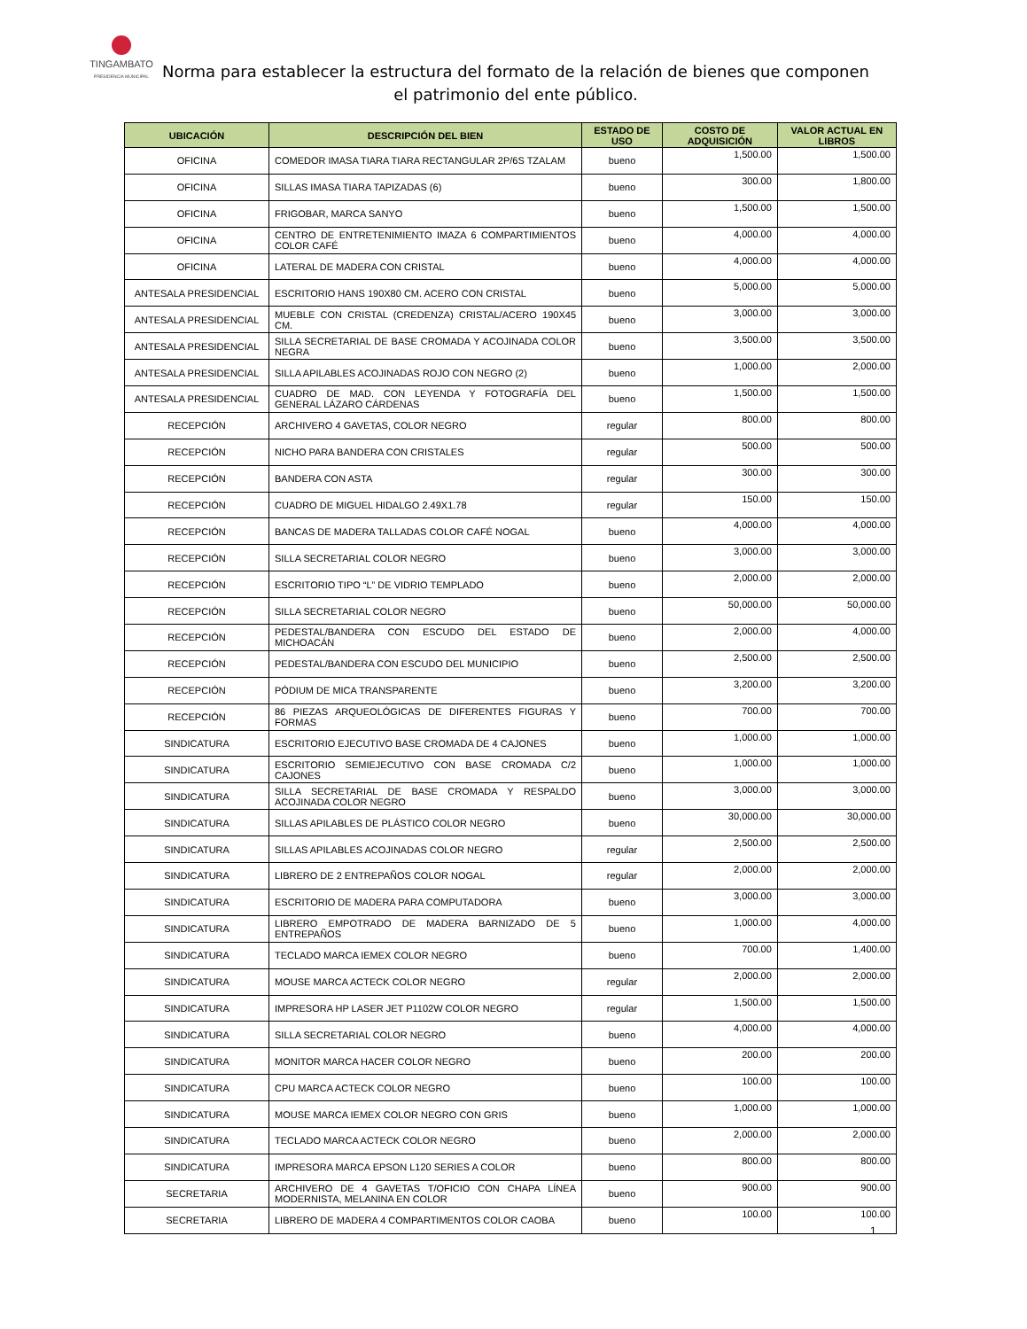TINGAMBATO
PRESIDENCIA MUNICIPAL
Norma para establecer la estructura del formato de la relación de bienes que componen el patrimonio del ente público.
| UBICACIÓN | DESCRIPCIÓN DEL BIEN | ESTADO DE USO | COSTO DE ADQUISICIÓN | VALOR ACTUAL EN LIBROS |
| --- | --- | --- | --- | --- |
| OFICINA | COMEDOR IMASA TIARA TIARA RECTANGULAR 2P/6S TZALAM | bueno | 1,500.00 | 1,500.00 |
| OFICINA | SILLAS IMASA TIARA TAPIZADAS (6) | bueno | 300.00 | 1,800.00 |
| OFICINA | FRIGOBAR, MARCA SANYO | bueno | 1,500.00 | 1,500.00 |
| OFICINA | CENTRO DE ENTRETENIMIENTO IMAZA 6 COMPARTIMIENTOS COLOR CAFÉ | bueno | 4,000.00 | 4,000.00 |
| OFICINA | LATERAL DE MADERA CON CRISTAL | bueno | 4,000.00 | 4,000.00 |
| ANTESALA PRESIDENCIAL | ESCRITORIO HANS 190X80 CM. ACERO CON CRISTAL | bueno | 5,000.00 | 5,000.00 |
| ANTESALA PRESIDENCIAL | MUEBLE CON CRISTAL (CREDENZA) CRISTAL/ACERO 190X45 CM. | bueno | 3,000.00 | 3,000.00 |
| ANTESALA PRESIDENCIAL | SILLA SECRETARIAL DE BASE CROMADA Y ACOJINADA COLOR NEGRA | bueno | 3,500.00 | 3,500.00 |
| ANTESALA PRESIDENCIAL | SILLA APILABLES ACOJINADAS ROJO CON NEGRO (2) | bueno | 1,000.00 | 2,000.00 |
| ANTESALA PRESIDENCIAL | CUADRO DE MAD. CON LEYENDA Y FOTOGRAFÍA DEL GENERAL LÁZARO CÁRDENAS | bueno | 1,500.00 | 1,500.00 |
| RECEPCIÓN | ARCHIVERO 4 GAVETAS, COLOR NEGRO | regular | 800.00 | 800.00 |
| RECEPCIÓN | NICHO PARA BANDERA CON CRISTALES | regular | 500.00 | 500.00 |
| RECEPCIÓN | BANDERA CON ASTA | regular | 300.00 | 300.00 |
| RECEPCIÓN | CUADRO DE MIGUEL HIDALGO 2.49X1.78 | regular | 150.00 | 150.00 |
| RECEPCIÓN | BANCAS DE MADERA TALLADAS COLOR CAFÉ NOGAL | bueno | 4,000.00 | 4,000.00 |
| RECEPCIÓN | SILLA SECRETARIAL COLOR NEGRO | bueno | 3,000.00 | 3,000.00 |
| RECEPCIÓN | ESCRITORIO TIPO “L” DE VIDRIO TEMPLADO | bueno | 2,000.00 | 2,000.00 |
| RECEPCIÓN | SILLA SECRETARIAL COLOR NEGRO | bueno | 50,000.00 | 50,000.00 |
| RECEPCIÓN | PEDESTAL/BANDERA CON ESCUDO DEL ESTADO DE MICHOACÁN | bueno | 2,000.00 | 4,000.00 |
| RECEPCIÓN | PEDESTAL/BANDERA CON ESCUDO DEL MUNICIPIO | bueno | 2,500.00 | 2,500.00 |
| RECEPCIÓN | PÓDIUM DE MICA TRANSPARENTE | bueno | 3,200.00 | 3,200.00 |
| RECEPCIÓN | 86 PIEZAS ARQUEOLÓGICAS DE DIFERENTES FIGURAS Y FORMAS | bueno | 700.00 | 700.00 |
| SINDICATURA | ESCRITORIO EJECUTIVO BASE CROMADA DE 4 CAJONES | bueno | 1,000.00 | 1,000.00 |
| SINDICATURA | ESCRITORIO SEMIEJECUTIVO CON BASE CROMADA C/2 CAJONES | bueno | 1,000.00 | 1,000.00 |
| SINDICATURA | SILLA SECRETARIAL DE BASE CROMADA Y RESPALDO ACOJINADA COLOR NEGRO | bueno | 3,000.00 | 3,000.00 |
| SINDICATURA | SILLAS APILABLES DE PLÁSTICO COLOR NEGRO | bueno | 30,000.00 | 30,000.00 |
| SINDICATURA | SILLAS APILABLES ACOJINADAS COLOR NEGRO | regular | 2,500.00 | 2,500.00 |
| SINDICATURA | LIBRERO DE 2 ENTREPAÑOS COLOR NOGAL | regular | 2,000.00 | 2,000.00 |
| SINDICATURA | ESCRITORIO DE MADERA PARA COMPUTADORA | bueno | 3,000.00 | 3,000.00 |
| SINDICATURA | LIBRERO EMPOTRADO DE MADERA BARNIZADO DE 5 ENTREPAÑOS | bueno | 1,000.00 | 4,000.00 |
| SINDICATURA | TECLADO MARCA IEMEX COLOR NEGRO | bueno | 700.00 | 1,400.00 |
| SINDICATURA | MOUSE MARCA ACTECK COLOR NEGRO | regular | 2,000.00 | 2,000.00 |
| SINDICATURA | IMPRESORA HP LASER JET P1102W COLOR NEGRO | regular | 1,500.00 | 1,500.00 |
| SINDICATURA | SILLA SECRETARIAL COLOR NEGRO | bueno | 4,000.00 | 4,000.00 |
| SINDICATURA | MONITOR MARCA HACER COLOR NEGRO | bueno | 200.00 | 200.00 |
| SINDICATURA | CPU MARCA ACTECK COLOR NEGRO | bueno | 100.00 | 100.00 |
| SINDICATURA | MOUSE MARCA IEMEX COLOR NEGRO CON GRIS | bueno | 1,000.00 | 1,000.00 |
| SINDICATURA | TECLADO MARCA ACTECK COLOR NEGRO | bueno | 2,000.00 | 2,000.00 |
| SINDICATURA | IMPRESORA MARCA EPSON L120 SERIES A COLOR | bueno | 800.00 | 800.00 |
| SECRETARIA | ARCHIVERO DE 4 GAVETAS T/OFICIO CON CHAPA LÍNEA MODERNISTA, MELANINA EN COLOR | bueno | 900.00 | 900.00 |
| SECRETARIA | LIBRERO DE MADERA 4 COMPARTIMENTOS COLOR CAOBA | bueno | 100.00 | 100.00 |
1